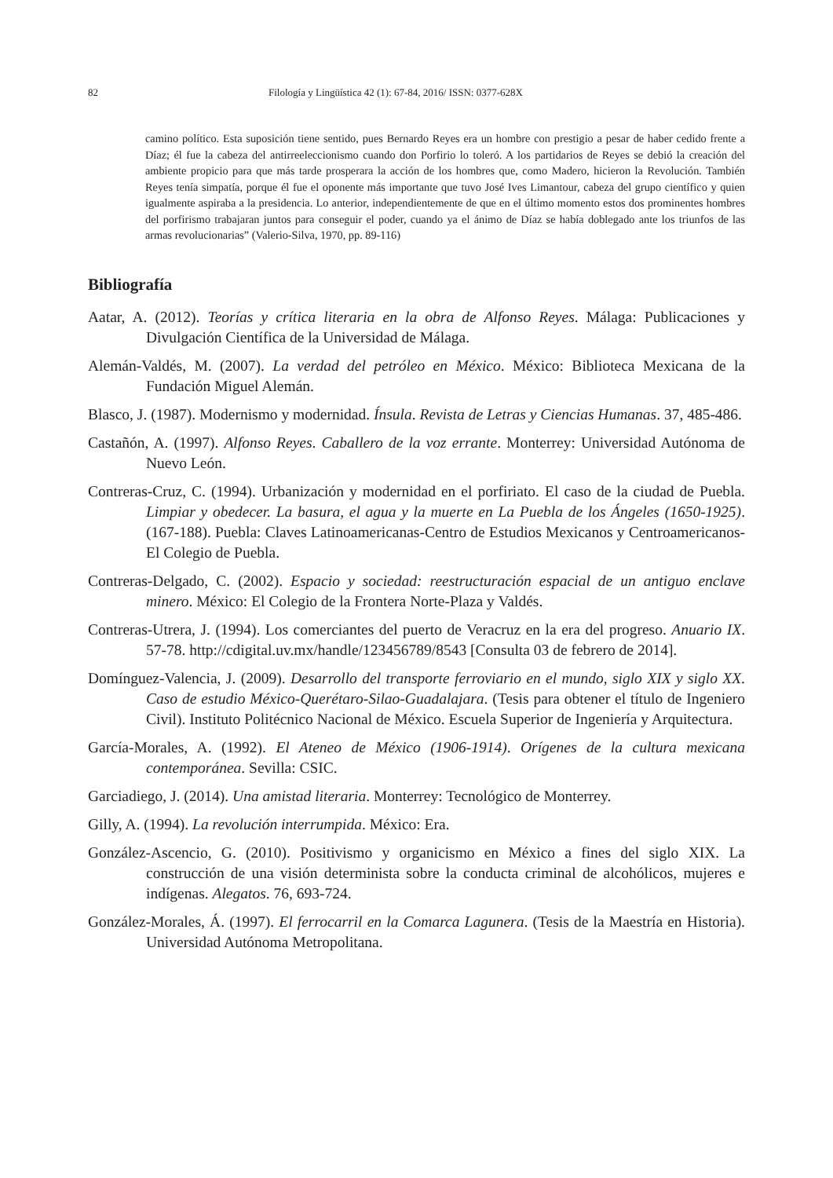82 Filología y Lingüística 42 (1): 67-84, 2016/ ISSN: 0377-628X
camino político. Esta suposición tiene sentido, pues Bernardo Reyes era un hombre con prestigio a pesar de haber cedido frente a Díaz; él fue la cabeza del antirreeleccionismo cuando don Porfirio lo toleró. A los partidarios de Reyes se debió la creación del ambiente propicio para que más tarde prosperara la acción de los hombres que, como Madero, hicieron la Revolución. También Reyes tenía simpatía, porque él fue el oponente más importante que tuvo José Ives Limantour, cabeza del grupo científico y quien igualmente aspiraba a la presidencia. Lo anterior, independientemente de que en el último momento estos dos prominentes hombres del porfirismo trabajaran juntos para conseguir el poder, cuando ya el ánimo de Díaz se había doblegado ante los triunfos de las armas revolucionarias” (Valerio-Silva, 1970, pp. 89-116)
Bibliografía
Aatar, A. (2012). Teorías y crítica literaria en la obra de Alfonso Reyes. Málaga: Publicaciones y Divulgación Científica de la Universidad de Málaga.
Alemán-Valdés, M. (2007). La verdad del petróleo en México. México: Biblioteca Mexicana de la Fundación Miguel Alemán.
Blasco, J. (1987). Modernismo y modernidad. Ínsula. Revista de Letras y Ciencias Humanas. 37, 485-486.
Castañón, A. (1997). Alfonso Reyes. Caballero de la voz errante. Monterrey: Universidad Autónoma de Nuevo León.
Contreras-Cruz, C. (1994). Urbanización y modernidad en el porfiriato. El caso de la ciudad de Puebla. Limpiar y obedecer. La basura, el agua y la muerte en La Puebla de los Ángeles (1650-1925). (167-188). Puebla: Claves Latinoamericanas-Centro de Estudios Mexicanos y Centroamericanos-El Colegio de Puebla.
Contreras-Delgado, C. (2002). Espacio y sociedad: reestructuración espacial de un antiguo enclave minero. México: El Colegio de la Frontera Norte-Plaza y Valdés.
Contreras-Utrera, J. (1994). Los comerciantes del puerto de Veracruz en la era del progreso. Anuario IX. 57-78. http://cdigital.uv.mx/handle/123456789/8543 [Consulta 03 de febrero de 2014].
Domínguez-Valencia, J. (2009). Desarrollo del transporte ferroviario en el mundo, siglo XIX y siglo XX. Caso de estudio México-Querétaro-Silao-Guadalajara. (Tesis para obtener el título de Ingeniero Civil). Instituto Politécnico Nacional de México. Escuela Superior de Ingeniería y Arquitectura.
García-Morales, A. (1992). El Ateneo de México (1906-1914). Orígenes de la cultura mexicana contemporánea. Sevilla: CSIC.
Garciadiego, J. (2014). Una amistad literaria. Monterrey: Tecnológico de Monterrey.
Gilly, A. (1994). La revolución interrumpida. México: Era.
González-Ascencio, G. (2010). Positivismo y organicismo en México a fines del siglo XIX. La construcción de una visión determinista sobre la conducta criminal de alcohólicos, mujeres e indígenas. Alegatos. 76, 693-724.
González-Morales, Á. (1997). El ferrocarril en la Comarca Lagunera. (Tesis de la Maestría en Historia). Universidad Autónoma Metropolitana.